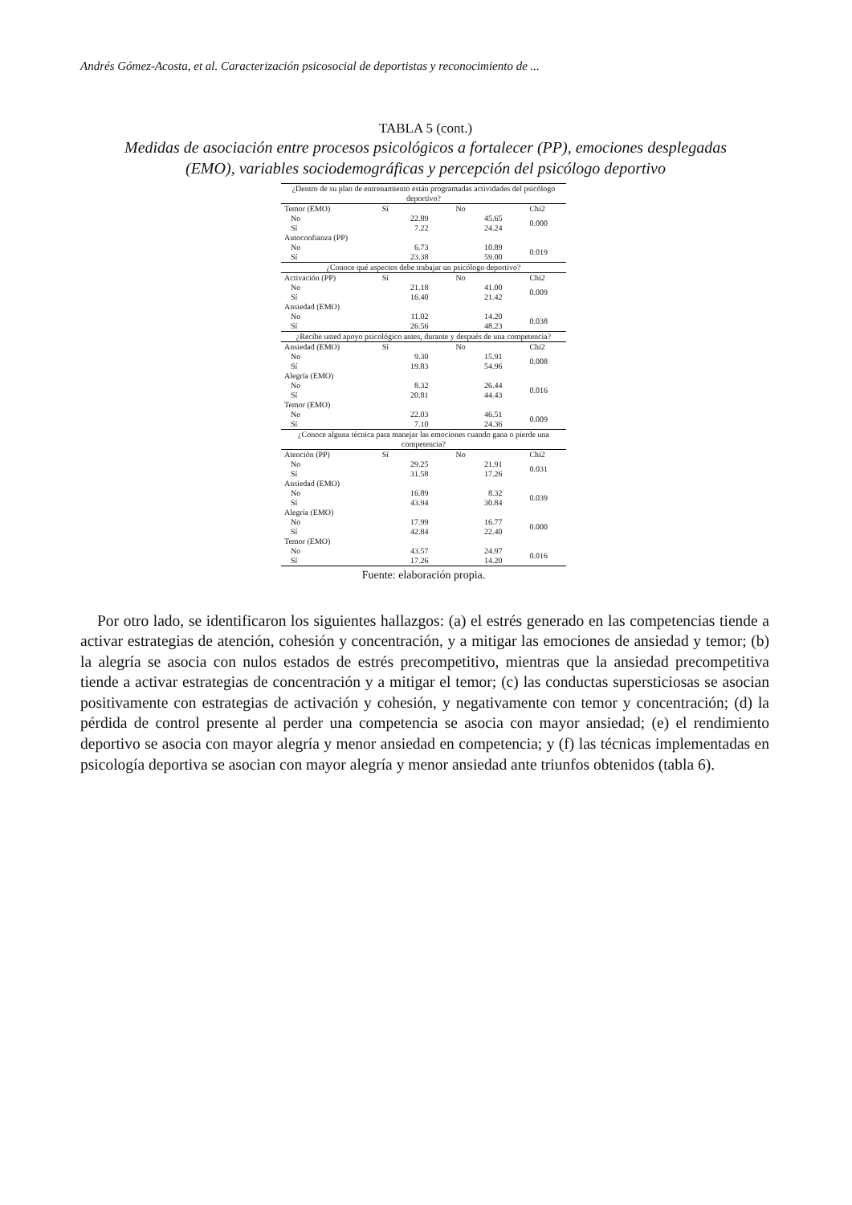Andrés Gómez-Acosta, et al. Caracterización psicosocial de deportistas y reconocimiento de ...
TABLA 5 (cont.)
Medidas de asociación entre procesos psicológicos a fortalecer (PP), emociones desplegadas (EMO), variables sociodemográficas y percepción del psicólogo deportivo
| ¿Dentro de su plan de entrenamiento están programadas actividades del psicólogo deportivo? | | | |
| Temor (EMO) | Sí | No | Chi2 |
| No | 22.89 | 45.65 | 0.000 |
| Sí | 7.22 | 24.24 | |
| Autoconfianza (PP) | | | |
| No | 6.73 | 10.89 | 0.019 |
| Sí | 23.38 | 59.00 | |
| ¿Conoce qué aspectos debe trabajar un psicólogo deportivo? | | | |
| Activación (PP) | Sí | No | Chi2 |
| No | 21.18 | 41.00 | 0.009 |
| Sí | 16.40 | 21.42 | |
| Ansiedad (EMO) | | | |
| No | 11.02 | 14.20 | 0.038 |
| Sí | 26.56 | 48.23 | |
| ¿Recibe usted apoyo psicológico antes, durante y después de una competencia? | | | |
| Ansiedad (EMO) | Sí | No | Chi2 |
| No | 9.30 | 15.91 | 0.008 |
| Sí | 19.83 | 54.96 | |
| Alegría (EMO) | | | |
| No | 8.32 | 26.44 | 0.016 |
| Sí | 20.81 | 44.43 | |
| Temor (EMO) | | | |
| No | 22.03 | 46.51 | 0.009 |
| Sí | 7.10 | 24.36 | |
| ¿Conoce alguna técnica para manejar las emociones cuando gana o pierde una competencia? | | | |
| Atención (PP) | Sí | No | Chi2 |
| No | 29.25 | 21.91 | 0.031 |
| Sí | 31.58 | 17.26 | |
| Ansiedad (EMO) | | | |
| No | 16.89 | 8.32 | 0.039 |
| Sí | 43.94 | 30.84 | |
| Alegría (EMO) | | | |
| No | 17.99 | 16.77 | 0.000 |
| Sí | 42.84 | 22.40 | |
| Temor (EMO) | | | |
| No | 43.57 | 24.97 | 0.016 |
| Sí | 17.26 | 14.20 | |
Fuente: elaboración propia.
Por otro lado, se identificaron los siguientes hallazgos: (a) el estrés generado en las competencias tiende a activar estrategias de atención, cohesión y concentración, y a mitigar las emociones de ansiedad y temor; (b) la alegría se asocia con nulos estados de estrés precompetitivo, mientras que la ansiedad precompetitiva tiende a activar estrategias de concentración y a mitigar el temor; (c) las conductas supersticiosas se asocian positivamente con estrategias de activación y cohesión, y negativamente con temor y concentración; (d) la pérdida de control presente al perder una competencia se asocia con mayor ansiedad; (e) el rendimiento deportivo se asocia con mayor alegría y menor ansiedad en competencia; y (f) las técnicas implementadas en psicología deportiva se asocian con mayor alegría y menor ansiedad ante triunfos obtenidos (tabla 6).